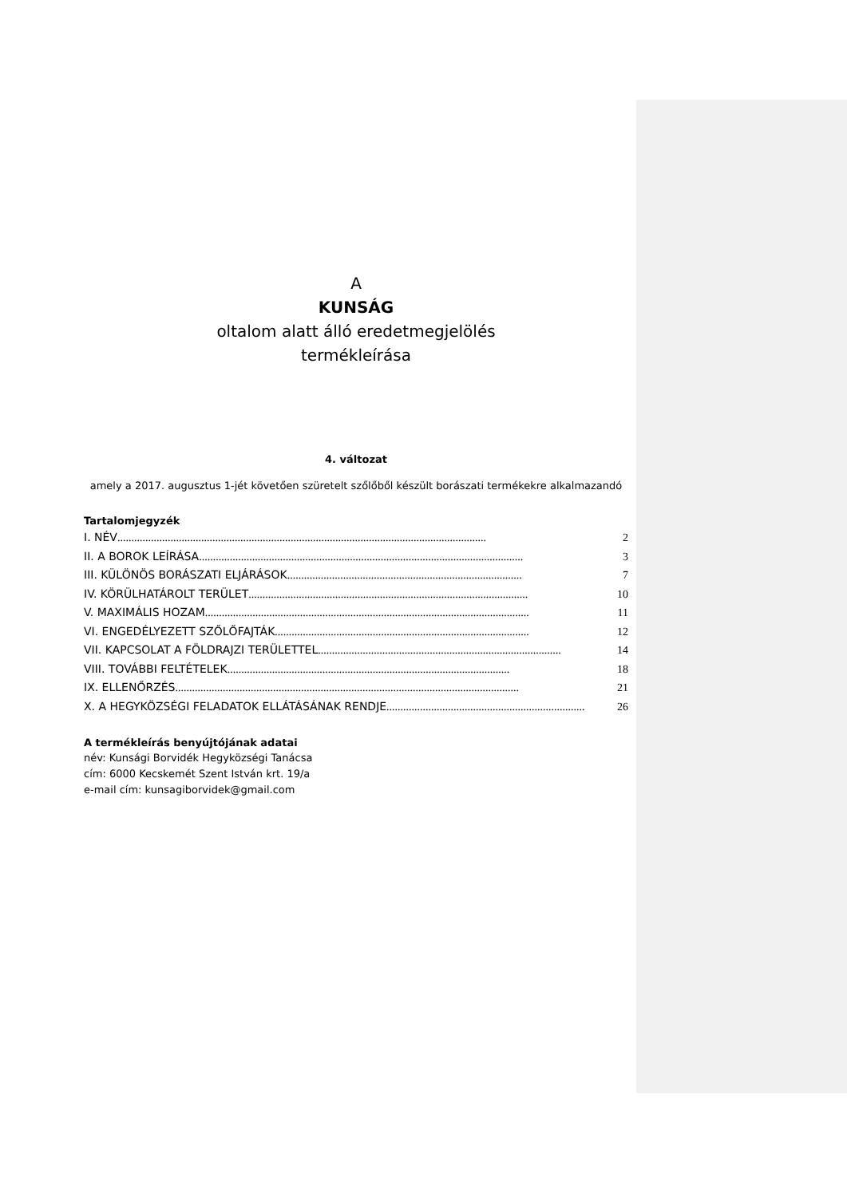A
KUNSÁG
oltalom alatt álló eredetmegjelölés
termékleírása
4. változat
amely a 2017. augusztus 1-jét követően szüretelt szőlőből készült borászati termékekre alkalmazandó
Tartalomjegyzék
I. NÉV .................................................................................................................................... 2
II. A BOROK LEÍRÁSA .................................................................................................................... 3
III. KÜLÖNÖS BORÁSZATI ELJÁRÁSOK.................................................................................... 7
IV. KÖRÜLHATÁROLT TERÜLET .................................................................................................... 10
V. MAXIMÁLIS HOZAM .................................................................................................................... 11
VI. ENGEDÉLYEZETT SZŐLŐFAJTÁK........................................................................................... 12
VII. KAPCSOLAT A FÖLDRAJZI TERÜLETTEL ....................................................................................... 14
VIII. TOVÁBBI FELTÉTELEK..................................................................................................... 18
IX. ELLENŐRZÉS........................................................................................................................... 21
X. A HEGYKÖZSÉGI FELADATOK ELLÁTÁSÁNAK RENDJE....................................................................... 26
A termékleírás benyújtójának adatai
név: Kunsági Borvidék Hegyközségi Tanácsa
cím: 6000 Kecskemét Szent István krt. 19/a
e-mail cím: kunsagiborvidek@gmail.com